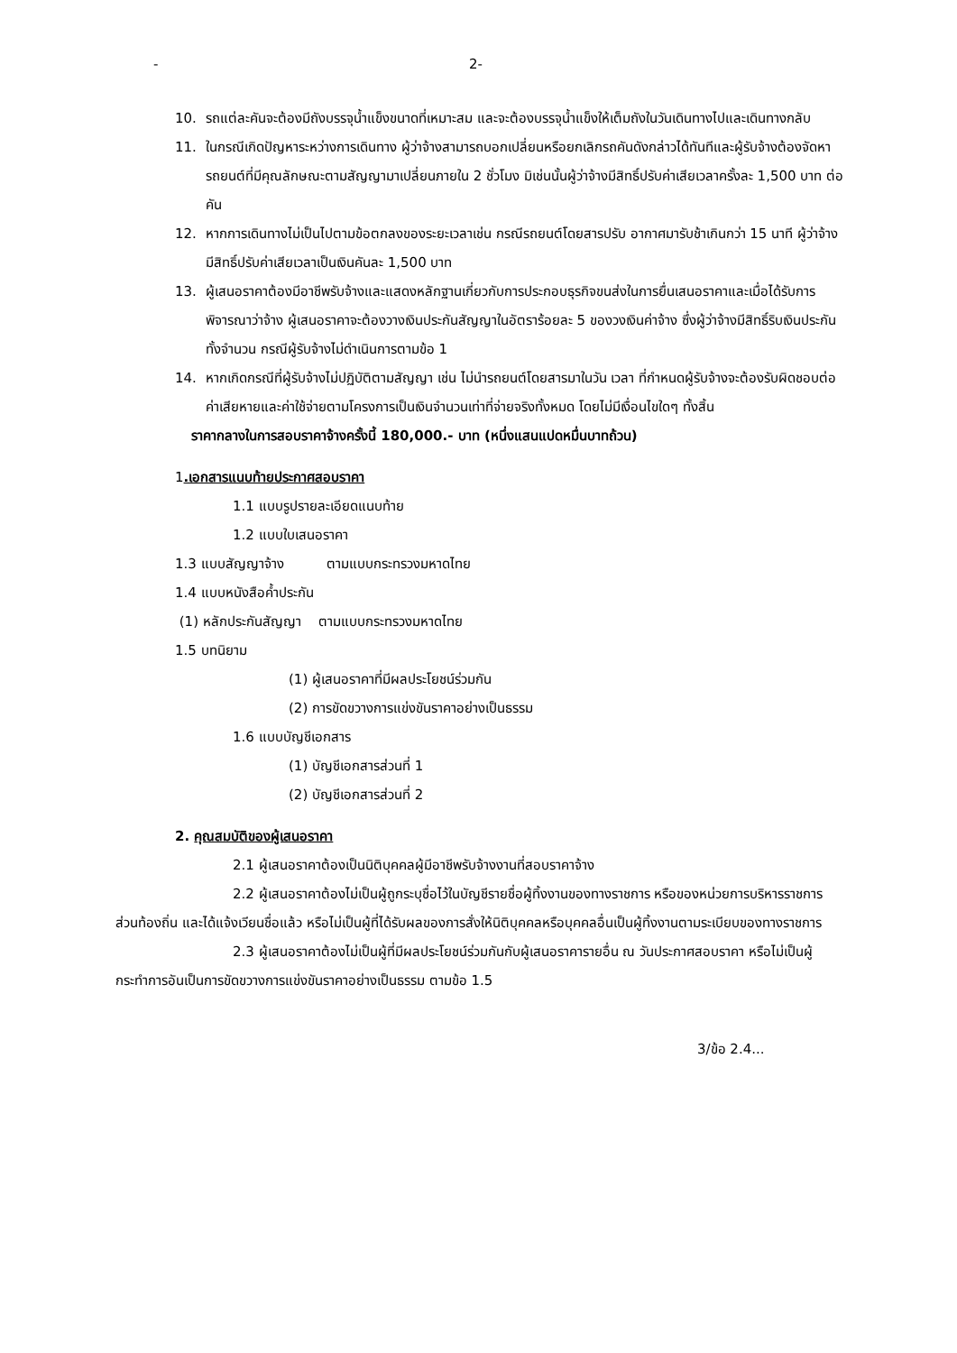- 2-
10. รถแต่ละคันจะต้องมีถังบรรจุน้ำแข็งขนาดที่เหมาะสม และจะต้องบรรจุน้ำแข็งให้เต็มถังในวันเดินทางไปและเดินทางกลับ
11. ในกรณีเกิดปัญหาระหว่างการเดินทาง ผู้ว่าจ้างสามารถบอกเปลี่ยนหรือยกเลิกรถคันดังกล่าวได้ทันทีและผู้รับจ้างต้องจัดหารถยนต์ที่มีคุณลักษณะตามสัญญามาเปลี่ยนภายใน 2 ชั่วโมง มิเช่นนั้นผู้ว่าจ้างมีสิทธิ์ปรับค่าเสียเวลาครั้งละ 1,500 บาท ต่อคัน
12. หากการเดินทางไม่เป็นไปตามข้อตกลงของระยะเวลาเช่น กรณีรถยนต์โดยสารปรับ อากาศมารับช้าเกินกว่า 15 นาที ผู้ว่าจ้างมีสิทธิ์ปรับค่าเสียเวลาเป็นเงินคันละ 1,500 บาท
13. ผู้เสนอราคาต้องมีอาชีพรับจ้างและแสดงหลักฐานเกี่ยวกับการประกอบธุรกิจขนส่งในการยื่นเสนอราคาและเมื่อได้รับการพิจารณาว่าจ้าง ผู้เสนอราคาจะต้องวางเงินประกันสัญญาในอัตราร้อยละ 5 ของวงเงินค่าจ้าง ซึ่งผู้ว่าจ้างมีสิทธิ์ริบเงินประกันทั้งจำนวน กรณีผู้รับจ้างไม่ดำเนินการตามข้อ 1
14. หากเกิดกรณีที่ผู้รับจ้างไม่ปฏิบัติตามสัญญา เช่น ไม่นำรถยนต์โดยสารมาในวัน เวลา ที่กำหนดผู้รับจ้างจะต้องรับผิดชอบต่อค่าเสียหายและค่าใช้จ่ายตามโครงการเป็นเงินจำนวนเท่าที่จ่ายจริงทั้งหมด โดยไม่มีเงื่อนไขใดๆ ทั้งสิ้น
ราคากลางในการสอบราคาจ้างครั้งนี้ 180,000.- บาท (หนึ่งแสนแปดหมื่นบาทถ้วน)
1.เอกสารแนบท้ายประกาศสอบราคา
1.1 แบบรูปรายละเอียดแนบท้าย
1.2 แบบใบเสนอราคา
1.3 แบบสัญญาจ้าง ตามแบบกระทรวงมหาดไทย
1.4 แบบหนังสือค้ำประกัน
(1) หลักประกันสัญญา ตามแบบกระทรวงมหาดไทย
1.5 บทนิยาม
(1) ผู้เสนอราคาที่มีผลประโยชน์ร่วมกัน
(2) การขัดขวางการแข่งขันราคาอย่างเป็นธรรม
1.6 แบบบัญชีเอกสาร
(1) บัญชีเอกสารส่วนที่ 1
(2) บัญชีเอกสารส่วนที่ 2
2. คุณสมบัติของผู้เสนอราคา
2.1 ผู้เสนอราคาต้องเป็นนิติบุคคลผู้มีอาชีพรับจ้างงานที่สอบราคาจ้าง
2.2 ผู้เสนอราคาต้องไม่เป็นผู้ถูกระบุชื่อไว้ในบัญชีรายชื่อผู้ทิ้งงานของทางราชการ หรือของหน่วยการบริหารราชการส่วนท้องถิ่น และได้แจ้งเวียนชื่อแล้ว หรือไม่เป็นผู้ที่ได้รับผลของการสั่งให้นิติบุคคลหรือบุคคลอื่นเป็นผู้ทิ้งงานตามระเบียบของทางราชการ
2.3 ผู้เสนอราคาต้องไม่เป็นผู้ที่มีผลประโยชน์ร่วมกันกับผู้เสนอราคารายอื่น ณ วันประกาศสอบราคา หรือไม่เป็นผู้กระทำการอันเป็นการขัดขวางการแข่งขันราคาอย่างเป็นธรรม ตามข้อ 1.5
3/ข้อ 2.4...